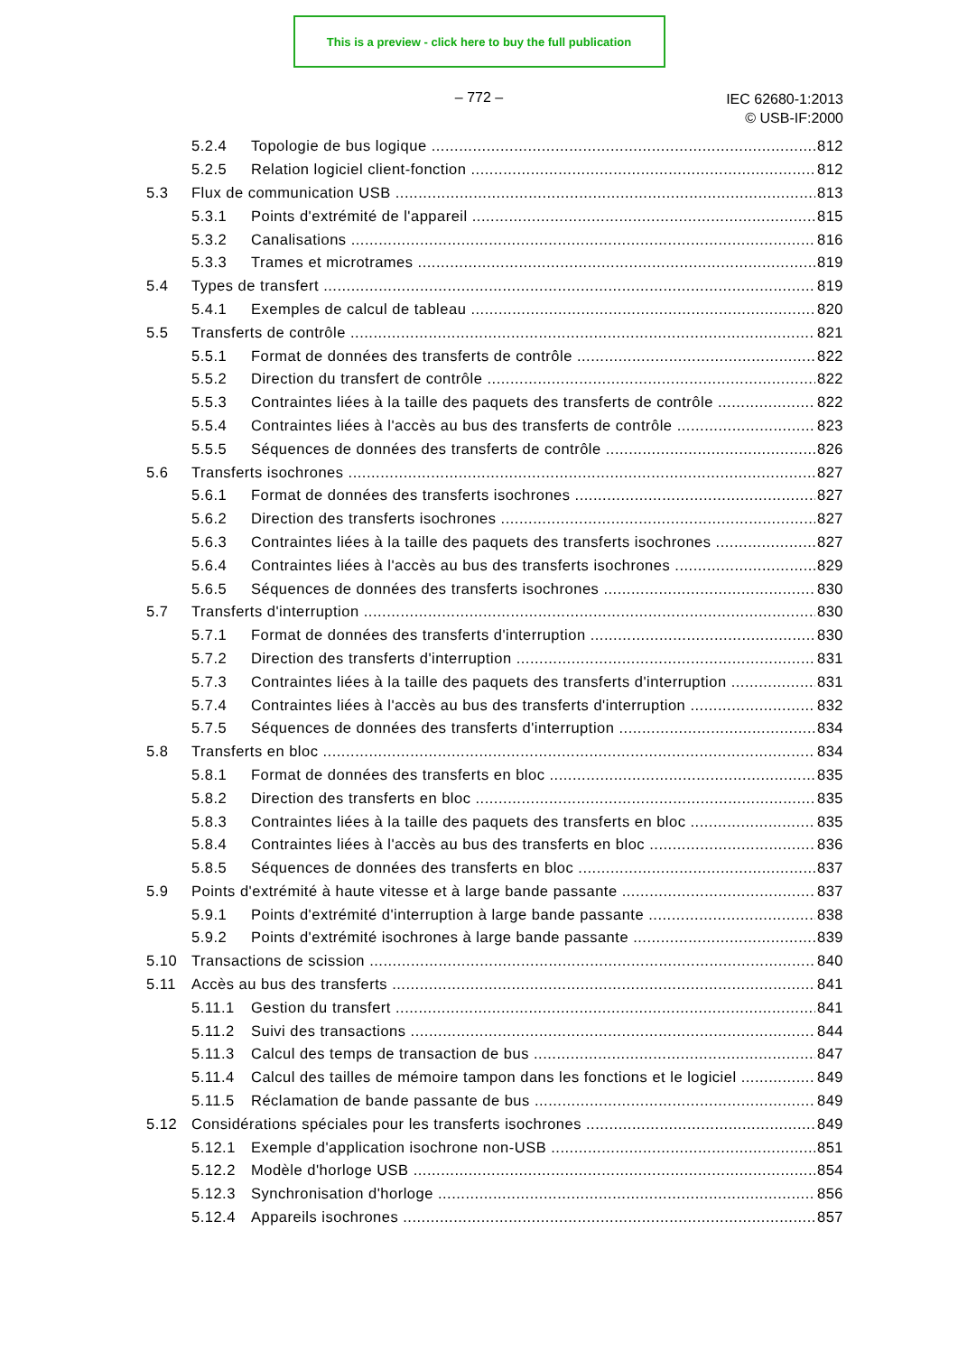This is a preview - click here to buy the full publication
– 772 –
IEC 62680-1:2013
© USB-IF:2000
5.2.4 Topologie de bus logique 812
5.2.5 Relation logiciel client-fonction 812
5.3 Flux de communication USB 813
5.3.1 Points d'extrémité de l'appareil 815
5.3.2 Canalisations 816
5.3.3 Trames et microtrames 819
5.4 Types de transfert 819
5.4.1 Exemples de calcul de tableau 820
5.5 Transferts de contrôle 821
5.5.1 Format de données des transferts de contrôle 822
5.5.2 Direction du transfert de contrôle 822
5.5.3 Contraintes liées à la taille des paquets des transferts de contrôle 822
5.5.4 Contraintes liées à l'accès au bus des transferts de contrôle 823
5.5.5 Séquences de données des transferts de contrôle 826
5.6 Transferts isochrones 827
5.6.1 Format de données des transferts isochrones 827
5.6.2 Direction des transferts isochrones 827
5.6.3 Contraintes liées à la taille des paquets des transferts isochrones 827
5.6.4 Contraintes liées à l'accès au bus des transferts isochrones 829
5.6.5 Séquences de données des transferts isochrones 830
5.7 Transferts d'interruption 830
5.7.1 Format de données des transferts d'interruption 830
5.7.2 Direction des transferts d'interruption 831
5.7.3 Contraintes liées à la taille des paquets des transferts d'interruption 831
5.7.4 Contraintes liées à l'accès au bus des transferts d'interruption 832
5.7.5 Séquences de données des transferts d'interruption 834
5.8 Transferts en bloc 834
5.8.1 Format de données des transferts en bloc 835
5.8.2 Direction des transferts en bloc 835
5.8.3 Contraintes liées à la taille des paquets des transferts en bloc 835
5.8.4 Contraintes liées à l'accès au bus des transferts en bloc 836
5.8.5 Séquences de données des transferts en bloc 837
5.9 Points d'extrémité à haute vitesse et à large bande passante 837
5.9.1 Points d'extrémité d'interruption à large bande passante 838
5.9.2 Points d'extrémité isochrones à large bande passante 839
5.10 Transactions de scission 840
5.11 Accès au bus des transferts 841
5.11.1 Gestion du transfert 841
5.11.2 Suivi des transactions 844
5.11.3 Calcul des temps de transaction de bus 847
5.11.4 Calcul des tailles de mémoire tampon dans les fonctions et le logiciel 849
5.11.5 Réclamation de bande passante de bus 849
5.12 Considérations spéciales pour les transferts isochrones 849
5.12.1 Exemple d'application isochrone non-USB 851
5.12.2 Modèle d'horloge USB 854
5.12.3 Synchronisation d'horloge 856
5.12.4 Appareils isochrones 857